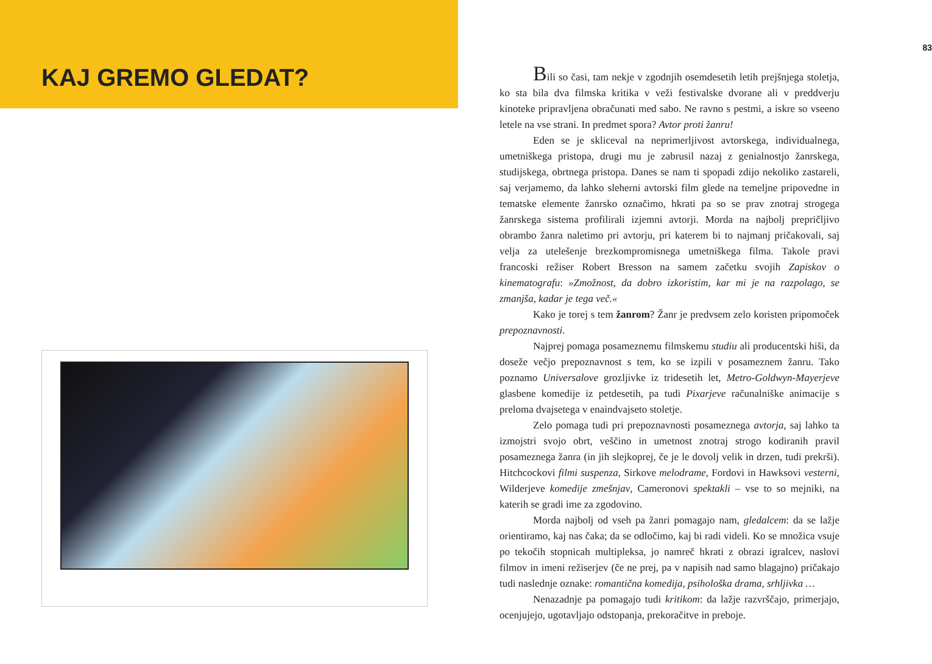KAJ GREMO GLEDAT?
83
Bili so časi, tam nekje v zgodnjih osemdesetih letih prejšnjega stoletja, ko sta bila dva filmska kritika v veži festivalske dvorane ali v preddverju kinoteke pripravljena obračunati med sabo. Ne ravno s pestmi, a iskre so vseeno letele na vse strani. In predmet spora? Avtor proti žanru!
Eden se je skliceval na neprimerljivost avtorskega, individualnega, umetniškega pristopa, drugi mu je zabrusil nazaj z genialnostjo žanrskega, studijskega, obrtnega pristopa. Danes se nam ti spopadi zdijo nekoliko zastareli, saj verjamemo, da lahko sleherni avtorski film glede na temeljne pripovedne in tematske elemente žanrsko označimo, hkrati pa so se prav znotraj strogega žanrskega sistema profilirali izjemni avtorji. Morda na najbolj prepričljivo obrambo žanra naletimo pri avtorju, pri katerem bi to najmanj pričakovali, saj velja za utelešenje brezkompromisnega umetniškega filma. Takole pravi francoski režiser Robert Bresson na samem začetku svojih Zapiskov o kinematografu: »Zmožnost, da dobro izkoristim, kar mi je na razpolago, se zmanjša, kadar je tega več.«
Kako je torej s tem žanrom? Žanr je predvsem zelo koristen pripomoček prepoznavnosti.
Najprej pomaga posameznemu filmskemu studiu ali producentski hiši, da doseže večjo prepoznavnost s tem, ko se izpili v posameznem žanru. Tako poznamo Universalove grozljivke iz tridesetih let, Metro-Goldwyn-Mayerjeve glasbene komedije iz petdesetih, pa tudi Pixarjeve računalniške animacije s preloma dvajsetega v enaindvajseto stoletje.
Zelo pomaga tudi pri prepoznavnosti posameznega avtorja, saj lahko ta izmojstri svojo obrt, veščino in umetnost znotraj strogo kodiranih pravil posameznega žanra (in jih slejkoprej, če je le dovolj velik in drzen, tudi prekrši). Hitchcockovi filmi suspenza, Sirkove melodrame, Fordovi in Hawksovi vesterni, Wilderjeve komedije zmešnjav, Cameronovi spektakli – vse to so mejniki, na katerih se gradi ime za zgodovino.
Morda najbolj od vseh pa žanri pomagajo nam, gledalcem: da se lažje orientiramo, kaj nas čaka; da se odločimo, kaj bi radi videli. Ko se množica vsuje po tekočih stopnicah multipleksa, jo namreč hkrati z obrazi igralcev, naslovi filmov in imeni režiserjev (če ne prej, pa v napisih nad samo blagajno) pričakajo tudi naslednje oznake: romantična komedija, psihološka drama, srhljivka …
Nenazadnje pa pomagajo tudi kritikom: da lažje razvrščajo, primerjajo, ocenjujejo, ugotavljajo odstopanja, prekoračitve in preboje.